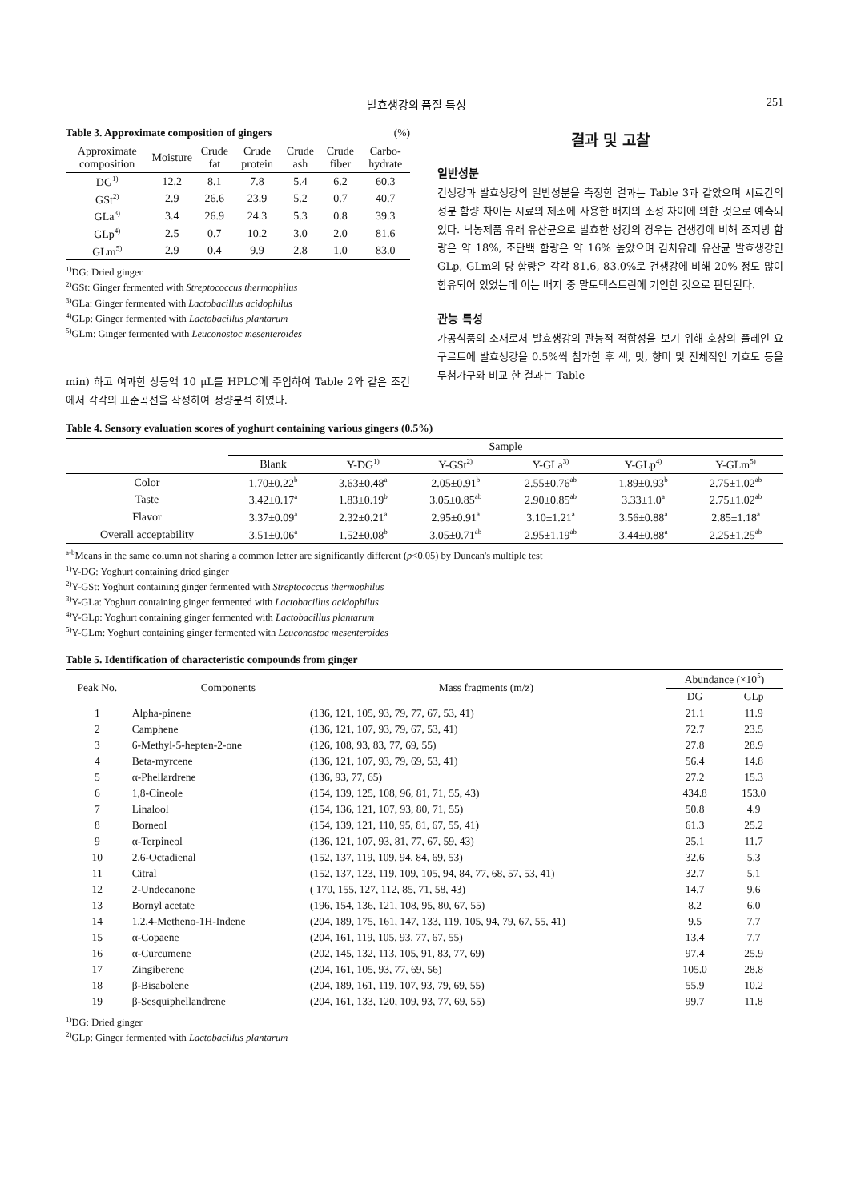발효생강의 품질 특성 251
Table 3. Approximate composition of gingers (%)
| Approximate composition | Moisture | Crude fat | Crude protein | Crude ash | Crude fiber | Carbo-hydrate |
| --- | --- | --- | --- | --- | --- | --- |
| DG<sup>1)</sup> | 12.2 | 8.1 | 7.8 | 5.4 | 6.2 | 60.3 |
| GSt<sup>2)</sup> | 2.9 | 26.6 | 23.9 | 5.2 | 0.7 | 40.7 |
| GLa<sup>3)</sup> | 3.4 | 26.9 | 24.3 | 5.3 | 0.8 | 39.3 |
| GLp<sup>4)</sup> | 2.5 | 0.7 | 10.2 | 3.0 | 2.0 | 81.6 |
| GLm<sup>5)</sup> | 2.9 | 0.4 | 9.9 | 2.8 | 1.0 | 83.0 |
<sup>1)</sup> DG: Dried ginger
<sup>2)</sup> GSt: Ginger fermented with Streptococcus thermophilus
<sup>3)</sup> GLa: Ginger fermented with Lactobacillus acidophilus
<sup>4)</sup> GLp: Ginger fermented with Lactobacillus plantarum
<sup>5)</sup> GLm: Ginger fermented with Leuconostoc mesenteroides
min) 하고 여과한 상등액 10 μL를 HPLC에 주입하여 Table 2와 같은 조건에서 각각의 표준곡선을 작성하여 정량분석 하였다.
결과 및 고찰
일반성분
건생강과 발효생강의 일반성분을 측정한 결과는 Table 3과 같았으며 시료간의 성분 함량 차이는 시료의 제조에 사용한 배지의 조성 차이에 의한 것으로 예측되었다. 낙농제품 유래 유산균으로 발효한 생강의 경우는 건생강에 비해 조지방 함량은 약 18%, 조단백 함량은 약 16% 높았으며 김치유래 유산균 발효생강인 GLp, GLm의 당 함량은 각각 81.6, 83.0%로 건생강에 비해 20% 정도 많이 함유되어 있었는데 이는 배지 중 말토덱스트린에 기인한 것으로 판단된다.
관능 특성
가공식품의 소재로서 발효생강의 관능적 적합성을 보기 위해 호상의 플레인 요구르트에 발효생강을 0.5%씩 첨가한 후 색, 맛, 향미 및 전체적인 기호도 등을 무첨가구와 비교 한 결과는 Table
Table 4. Sensory evaluation scores of yoghurt containing various gingers (0.5%)
| | Sample | | | | | |
| --- | --- | --- | --- | --- | --- | --- |
| | Blank | Y-DG<sup>1)</sup> | Y-GSt<sup>2)</sup> | Y-GLa<sup>3)</sup> | Y-GLp<sup>4)</sup> | Y-GLm<sup>5)</sup> |
| Color | 1.70±0.22<sup>b</sup> | 3.63±0.48<sup>a</sup> | 2.05±0.91<sup>b</sup> | 2.55±0.76<sup>ab</sup> | 1.89±0.93<sup>b</sup> | 2.75±1.02<sup>ab</sup> |
| Taste | 3.42±0.17<sup>a</sup> | 1.83±0.19<sup>b</sup> | 3.05±0.85<sup>ab</sup> | 2.90±0.85<sup>ab</sup> | 3.33±1.0<sup>a</sup> | 2.75±1.02<sup>ab</sup> |
| Flavor | 3.37±0.09<sup>a</sup> | 2.32±0.21<sup>a</sup> | 2.95±0.91<sup>a</sup> | 3.10±1.21<sup>a</sup> | 3.56±0.88<sup>a</sup> | 2.85±1.18<sup>a</sup> |
| Overall acceptability | 3.51±0.06<sup>a</sup> | 1.52±0.08<sup>b</sup> | 3.05±0.71<sup>ab</sup> | 2.95±1.19<sup>ab</sup> | 3.44±0.88<sup>a</sup> | 2.25±1.25<sup>ab</sup> |
<sup>a-b</sup>Means in the same column not sharing a common letter are significantly different (p<0.05) by Duncan's multiple test
<sup>1)</sup> Y-DG: Yoghurt containing dried ginger
<sup>2)</sup> Y-GSt: Yoghurt containing ginger fermented with Streptococcus thermophilus
<sup>3)</sup> Y-GLa: Yoghurt containing ginger fermented with Lactobacillus acidophilus
<sup>4)</sup> Y-GLp: Yoghurt containing ginger fermented with Lactobacillus plantarum
<sup>5)</sup> Y-GLm: Yoghurt containing ginger fermented with Leuconostoc mesenteroides
Table 5. Identification of characteristic compounds from ginger
| Peak No. | Components | Mass fragments (m/z) | Abundance (×10<sup>5</sup>) | |
| --- | --- | --- | --- | --- |
| | | | DG | GLp |
| 1 | Alpha-pinene | (136, 121, 105, 93, 79, 77, 67, 53, 41) | 21.1 | 11.9 |
| 2 | Camphene | (136, 121, 107, 93, 79, 67, 53, 41) | 72.7 | 23.5 |
| 3 | 6-Methyl-5-hepten-2-one | (126, 108, 93, 83, 77, 69, 55) | 27.8 | 28.9 |
| 4 | Beta-myrcene | (136, 121, 107, 93, 79, 69, 53, 41) | 56.4 | 14.8 |
| 5 | α-Phellardrene | (136, 93, 77, 65) | 27.2 | 15.3 |
| 6 | 1,8-Cineole | (154, 139, 125, 108, 96, 81, 71, 55, 43) | 434.8 | 153.0 |
| 7 | Linalool | (154, 136, 121, 107, 93, 80, 71, 55) | 50.8 | 4.9 |
| 8 | Borneol | (154, 139, 121, 110, 95, 81, 67, 55, 41) | 61.3 | 25.2 |
| 9 | α-Terpineol | (136, 121, 107, 93, 81, 77, 67, 59, 43) | 25.1 | 11.7 |
| 10 | 2,6-Octadienal | (152, 137, 119, 109, 94, 84, 69, 53) | 32.6 | 5.3 |
| 11 | Citral | (152, 137, 123, 119, 109, 105, 94, 84, 77, 68, 57, 53, 41) | 32.7 | 5.1 |
| 12 | 2-Undecanone | ( 170, 155, 127, 112, 85, 71, 58, 43) | 14.7 | 9.6 |
| 13 | Bornyl acetate | (196, 154, 136, 121, 108, 95, 80, 67, 55) | 8.2 | 6.0 |
| 14 | 1,2,4-Metheno-1H-Indene | (204, 189, 175, 161, 147, 133, 119, 105, 94, 79, 67, 55, 41) | 9.5 | 7.7 |
| 15 | α-Copaene | (204, 161, 119, 105, 93, 77, 67, 55) | 13.4 | 7.7 |
| 16 | α-Curcumene | (202, 145, 132, 113, 105, 91, 83, 77, 69) | 97.4 | 25.9 |
| 17 | Zingiberene | (204, 161, 105, 93, 77, 69, 56) | 105.0 | 28.8 |
| 18 | β-Bisabolene | (204, 189, 161, 119, 107, 93, 79, 69, 55) | 55.9 | 10.2 |
| 19 | β-Sesquiphellandrene | (204, 161, 133, 120, 109, 93, 77, 69, 55) | 99.7 | 11.8 |
<sup>1)</sup> DG: Dried ginger
<sup>2)</sup> GLp: Ginger fermented with Lactobacillus plantarum